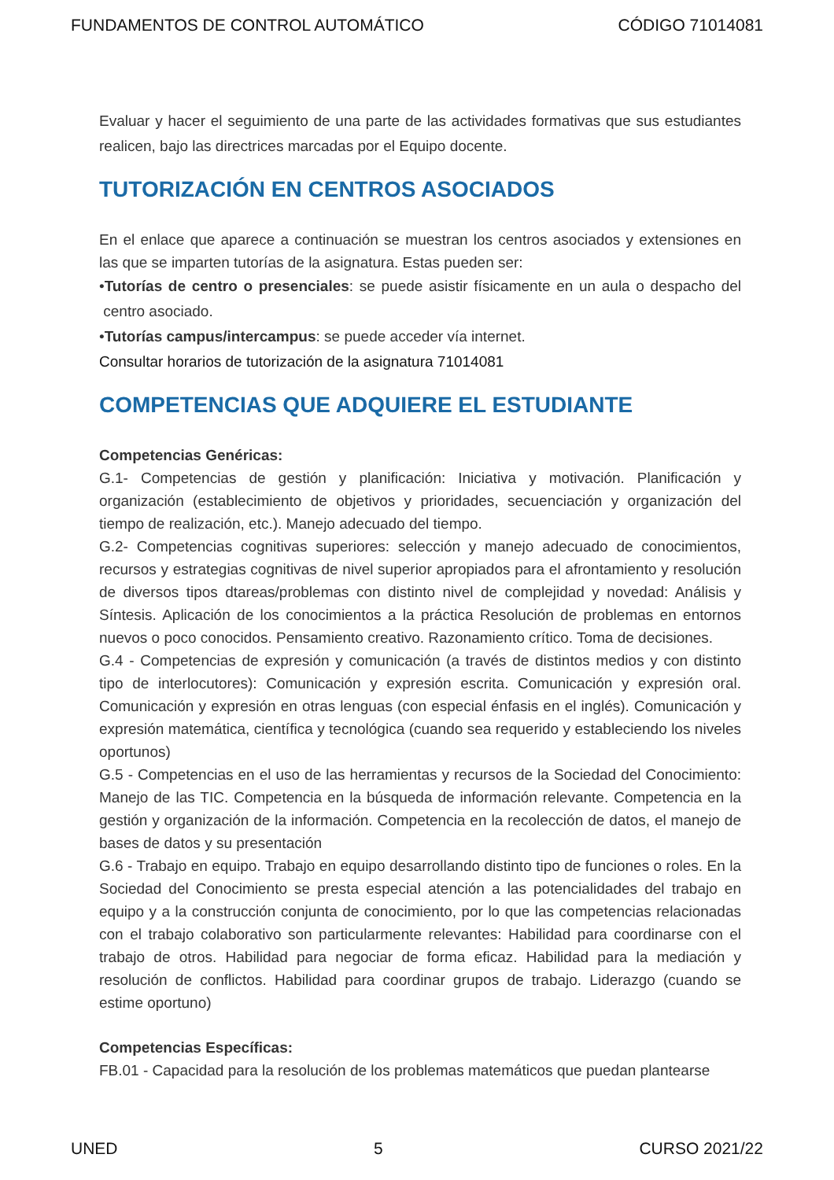FUNDAMENTOS DE CONTROL AUTOMÁTICO CÓDIGO 71014081
Evaluar y hacer el seguimiento de una parte de las actividades formativas que sus estudiantes realicen, bajo las directrices marcadas por el Equipo docente.
TUTORIZACIÓN EN CENTROS ASOCIADOS
En el enlace que aparece a continuación se muestran los centros asociados y extensiones en las que se imparten tutorías de la asignatura. Estas pueden ser:
•Tutorías de centro o presenciales: se puede asistir físicamente en un aula o despacho del centro asociado.
•Tutorías campus/intercampus: se puede acceder vía internet.
Consultar horarios de tutorización de la asignatura 71014081
COMPETENCIAS QUE ADQUIERE EL ESTUDIANTE
Competencias Genéricas:
G.1- Competencias de gestión y planificación: Iniciativa y motivación. Planificación y organización (establecimiento de objetivos y prioridades, secuenciación y organización del tiempo de realización, etc.). Manejo adecuado del tiempo.
G.2- Competencias cognitivas superiores: selección y manejo adecuado de conocimientos, recursos y estrategias cognitivas de nivel superior apropiados para el afrontamiento y resolución de diversos tipos dtareas/problemas con distinto nivel de complejidad y novedad: Análisis y Síntesis. Aplicación de los conocimientos a la práctica Resolución de problemas en entornos nuevos o poco conocidos. Pensamiento creativo. Razonamiento crítico. Toma de decisiones.
G.4 - Competencias de expresión y comunicación (a través de distintos medios y con distinto tipo de interlocutores): Comunicación y expresión escrita. Comunicación y expresión oral. Comunicación y expresión en otras lenguas (con especial énfasis en el inglés). Comunicación y expresión matemática, científica y tecnológica (cuando sea requerido y estableciendo los niveles oportunos)
G.5 - Competencias en el uso de las herramientas y recursos de la Sociedad del Conocimiento: Manejo de las TIC. Competencia en la búsqueda de información relevante. Competencia en la gestión y organización de la información. Competencia en la recolección de datos, el manejo de bases de datos y su presentación
G.6 - Trabajo en equipo. Trabajo en equipo desarrollando distinto tipo de funciones o roles. En la Sociedad del Conocimiento se presta especial atención a las potencialidades del trabajo en equipo y a la construcción conjunta de conocimiento, por lo que las competencias relacionadas con el trabajo colaborativo son particularmente relevantes: Habilidad para coordinarse con el trabajo de otros. Habilidad para negociar de forma eficaz. Habilidad para la mediación y resolución de conflictos. Habilidad para coordinar grupos de trabajo. Liderazgo (cuando se estime oportuno)
Competencias Específicas:
FB.01 - Capacidad para la resolución de los problemas matemáticos que puedan plantearse
UNED 5 CURSO 2021/22